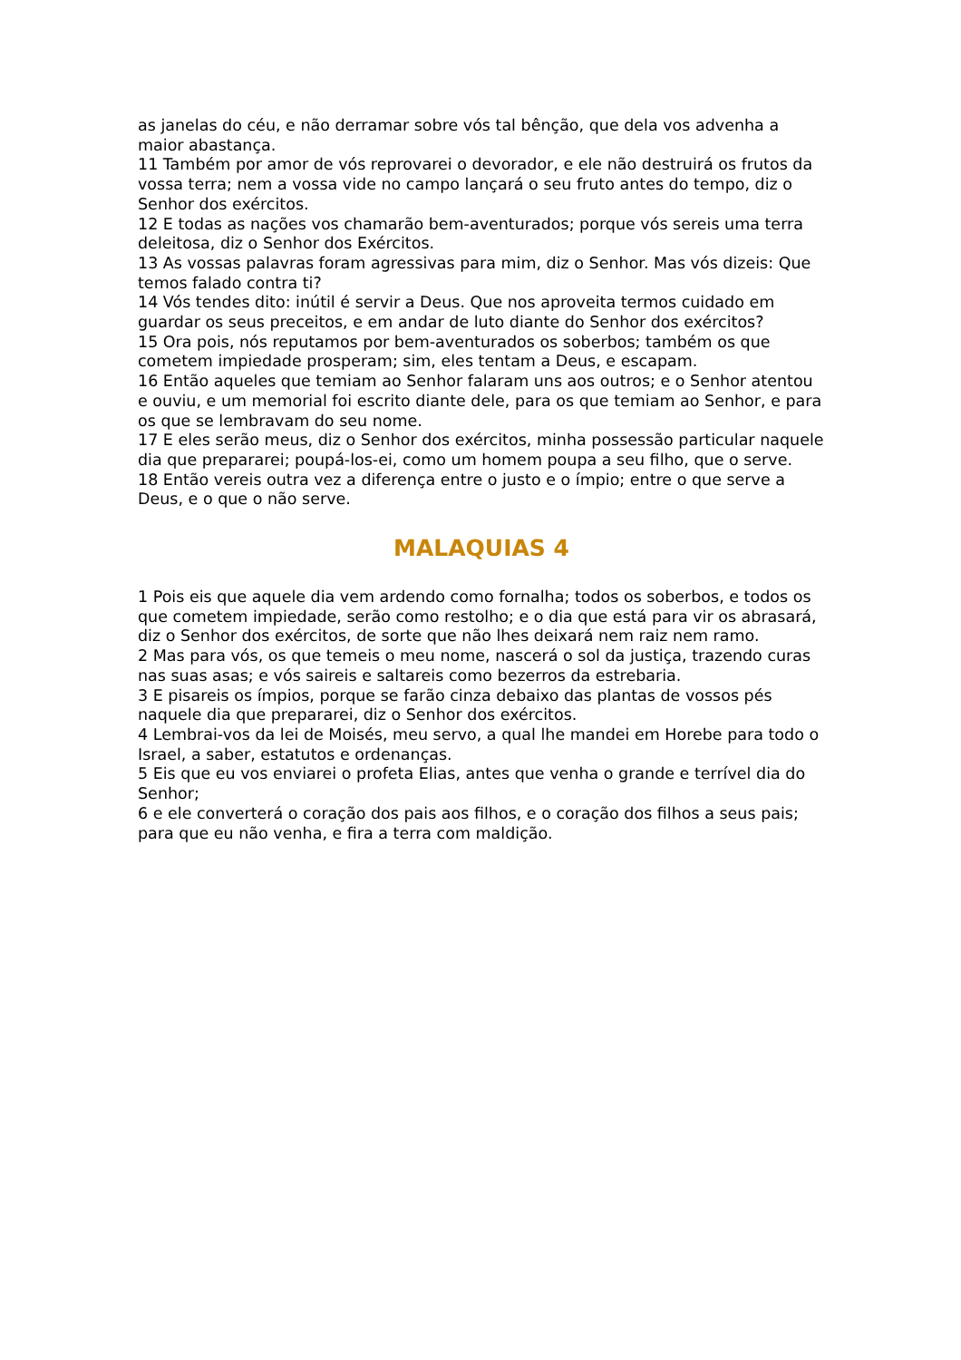as janelas do céu, e não derramar sobre vós tal bênção, que dela vos advenha a maior abastança.
11 Também por amor de vós reprovarei o devorador, e ele não destruirá os frutos da vossa terra; nem a vossa vide no campo lançará o seu fruto antes do tempo, diz o Senhor dos exércitos.
12 E todas as nações vos chamarão bem-aventurados; porque vós sereis uma terra deleitosa, diz o Senhor dos Exércitos.
13 As vossas palavras foram agressivas para mim, diz o Senhor. Mas vós dizeis: Que temos falado contra ti?
14 Vós tendes dito: inútil é servir a Deus. Que nos aproveita termos cuidado em guardar os seus preceitos, e em andar de luto diante do Senhor dos exércitos?
15 Ora pois, nós reputamos por bem-aventurados os soberbos; também os que cometem impiedade prosperam; sim, eles tentam a Deus, e escapam.
16 Então aqueles que temiam ao Senhor falaram uns aos outros; e o Senhor atentou e ouviu, e um memorial foi escrito diante dele, para os que temiam ao Senhor, e para os que se lembravam do seu nome.
17 E eles serão meus, diz o Senhor dos exércitos, minha possessão particular naquele dia que prepararei; poupá-los-ei, como um homem poupa a seu filho, que o serve.
18 Então vereis outra vez a diferença entre o justo e o ímpio; entre o que serve a Deus, e o que o não serve.
MALAQUIAS 4
1 Pois eis que aquele dia vem ardendo como fornalha; todos os soberbos, e todos os que cometem impiedade, serão como restolho; e o dia que está para vir os abrasará, diz o Senhor dos exércitos, de sorte que não lhes deixará nem raiz nem ramo.
2 Mas para vós, os que temeis o meu nome, nascerá o sol da justiça, trazendo curas nas suas asas; e vós saireis e saltareis como bezerros da estrebaria.
3 E pisareis os ímpios, porque se farão cinza debaixo das plantas de vossos pés naquele dia que prepararei, diz o Senhor dos exércitos.
4 Lembrai-vos da lei de Moisés, meu servo, a qual lhe mandei em Horebe para todo o Israel, a saber, estatutos e ordenanças.
5 Eis que eu vos enviarei o profeta Elias, antes que venha o grande e terrível dia do Senhor;
6 e ele converterá o coração dos pais aos filhos, e o coração dos filhos a seus pais; para que eu não venha, e fira a terra com maldição.